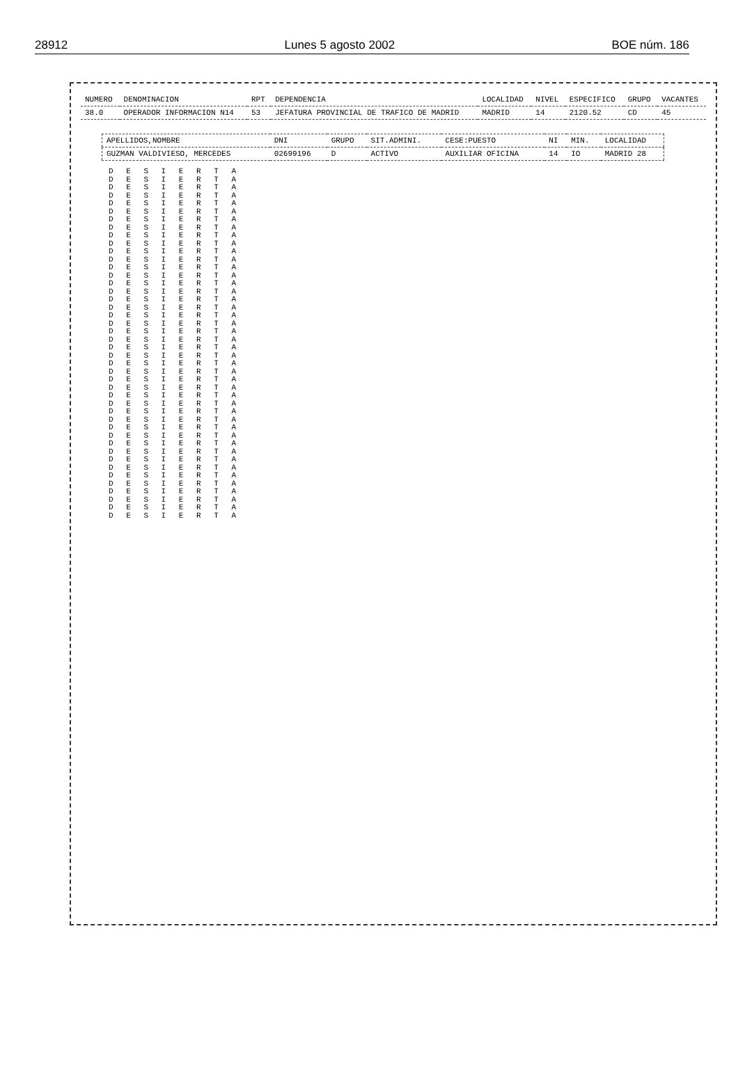28912 Lunes 5 agosto 2002 BOE núm. 186
| NUMERO | DENOMINACION | RPT | DEPENDENCIA | LOCALIDAD | NIVEL | ESPECIFICO | GRUPO | VACANTES |
| --- | --- | --- | --- | --- | --- | --- | --- | --- |
| 38.0 | OPERADOR INFORMACION N14 | 53 | JEFATURA PROVINCIAL DE TRAFICO DE MADRID | MADRID | 14 | 2120.52 | CD | 45 |
| APELLIDOS,NOMBRE | DNI | GRUPO | SIT.ADMINI. | CESE:PUESTO | NI | MIN. | LOCALIDAD |
| --- | --- | --- | --- | --- | --- | --- | --- |
| GUZMAN VALDIVIESO, MERCEDES | 02699196 | D | ACTIVO | AUXILIAR OFICINA | 14 | IO | MADRID 28 |
D E S I E R T A
D E S I E R T A
D E S I E R T A
D E S I E R T A
D E S I E R T A
D E S I E R T A
D E S I E R T A
D E S I E R T A
D E S I E R T A
D E S I E R T A
D E S I E R T A
D E S I E R T A
D E S I E R T A
D E S I E R T A
D E S I E R T A
D E S I E R T A
D E S I E R T A
D E S I E R T A
D E S I E R T A
D E S I E R T A
D E S I E R T A
D E S I E R T A
D E S I E R T A
D E S I E R T A
D E S I E R T A
D E S I E R T A
D E S I E R T A
D E S I E R T A
D E S I E R T A
D E S I E R T A
D E S I E R T A
D E S I E R T A
D E S I E R T A
D E S I E R T A
D E S I E R T A
D E S I E R T A
D E S I E R T A
D E S I E R T A
D E S I E R T A
D E S I E R T A
D E S I E R T A
D E S I E R T A
D E S I E R T A
D E S I E R T A